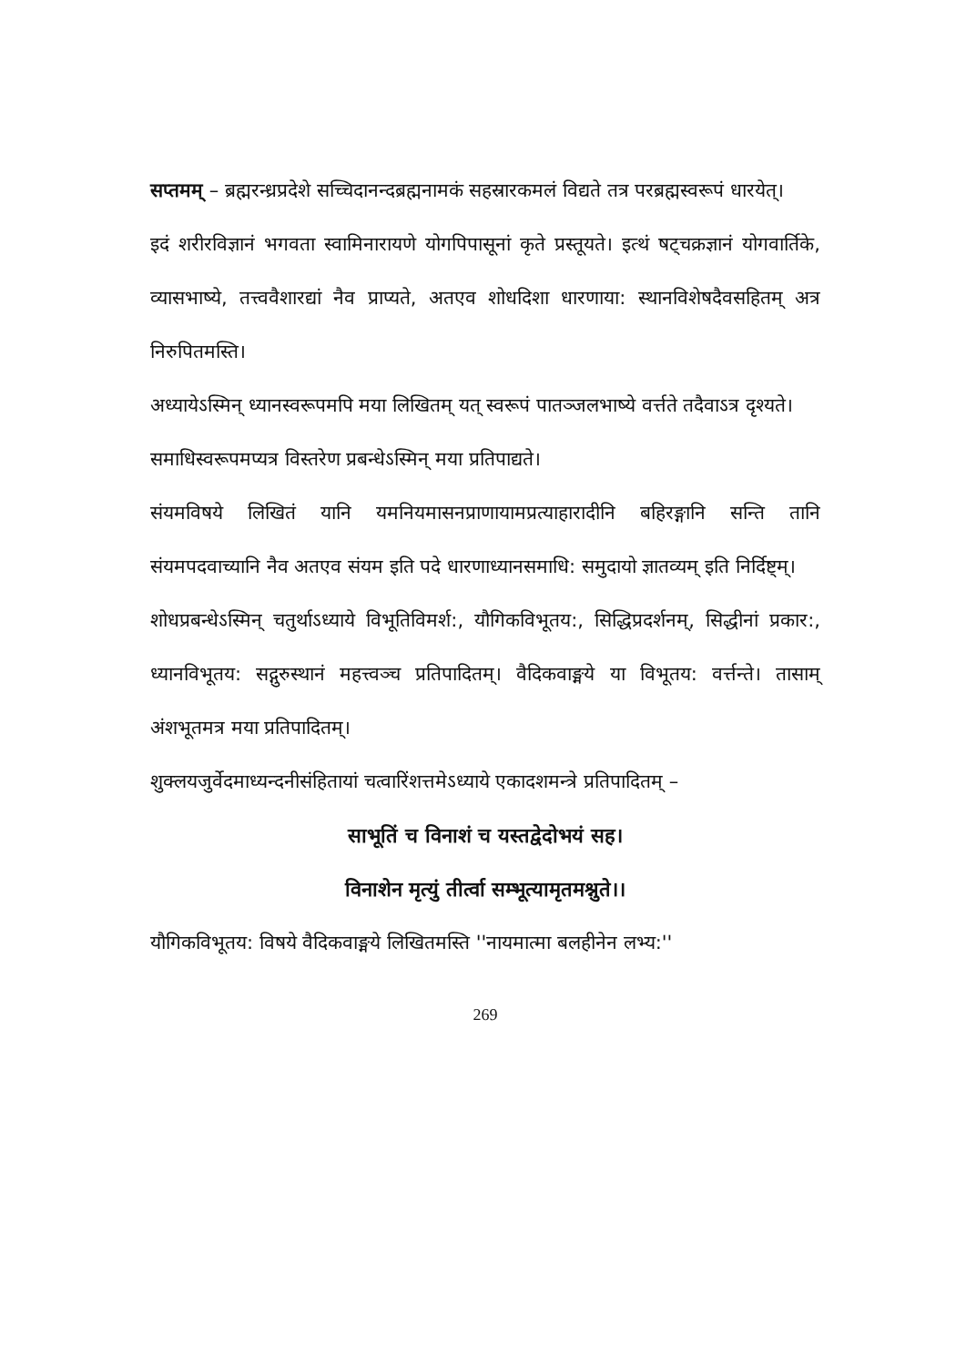सप्तमम् – ब्रह्मरन्ध्रप्रदेशे सच्चिदानन्दब्रह्मनामकं सहस्रारकमलं विद्यते तत्र परब्रह्मस्वरूपं धारयेत्।
इदं शरीरविज्ञानं भगवता स्वामिनारायणे योगपिपासूनां कृते प्रस्तूयते। इत्थं षट्चक्रज्ञानं योगवार्तिके, व्यासभाष्ये, तत्त्ववैशारद्यां नैव प्राप्यते, अतएव शोधदिशा धारणाया: स्थानविशेषदैवसहितम् अत्र निरुपितमस्ति।
अध्यायेऽस्मिन् ध्यानस्वरूपमपि मया लिखितम् यत् स्वरूपं पातञ्जलभाष्ये वर्त्तते तदैवाऽत्र दृश्यते।
समाधिस्वरूपमप्यत्र विस्तरेण प्रबन्धेऽस्मिन् मया प्रतिपाद्यते।
संयमविषये लिखितं यानि यमनियमासनप्राणायामप्रत्याहारादीनि बहिरङ्गानि सन्ति तानि संयमपदवाच्यानि नैव अतएव संयम इति पदे धारणाध्यानसमाधि: समुदायो ज्ञातव्यम् इति निर्दिष्ट्म्।
शोधप्रबन्धेऽस्मिन् चतुर्थाऽध्याये विभूतिविमर्श:, यौगिकविभूतय:, सिद्धिप्रदर्शनम्, सिद्धीनां प्रकार:, ध्यानविभूतय: सद्गुरुस्थानं महत्त्वञ्च प्रतिपादितम्। वैदिकवाङ्मये या विभूतय: वर्त्तन्ते। तासाम् अंशभूतमत्र मया प्रतिपादितम्।
शुक्लयजुर्वेदमाध्यन्दनीसंहितायां चत्वारिंशत्तमेऽध्याये एकादशमन्त्रे प्रतिपादितम् –
साभूतिं च विनाशं च यस्तद्वेदोभयं सह।
विनाशेन मृत्युं तीर्त्वा सम्भूत्यामृतमश्नुते।।
यौगिकविभूतय: विषये वैदिकवाङ्मये लिखितमस्ति ''नायमात्मा बलहीनेन लभ्य:''
269